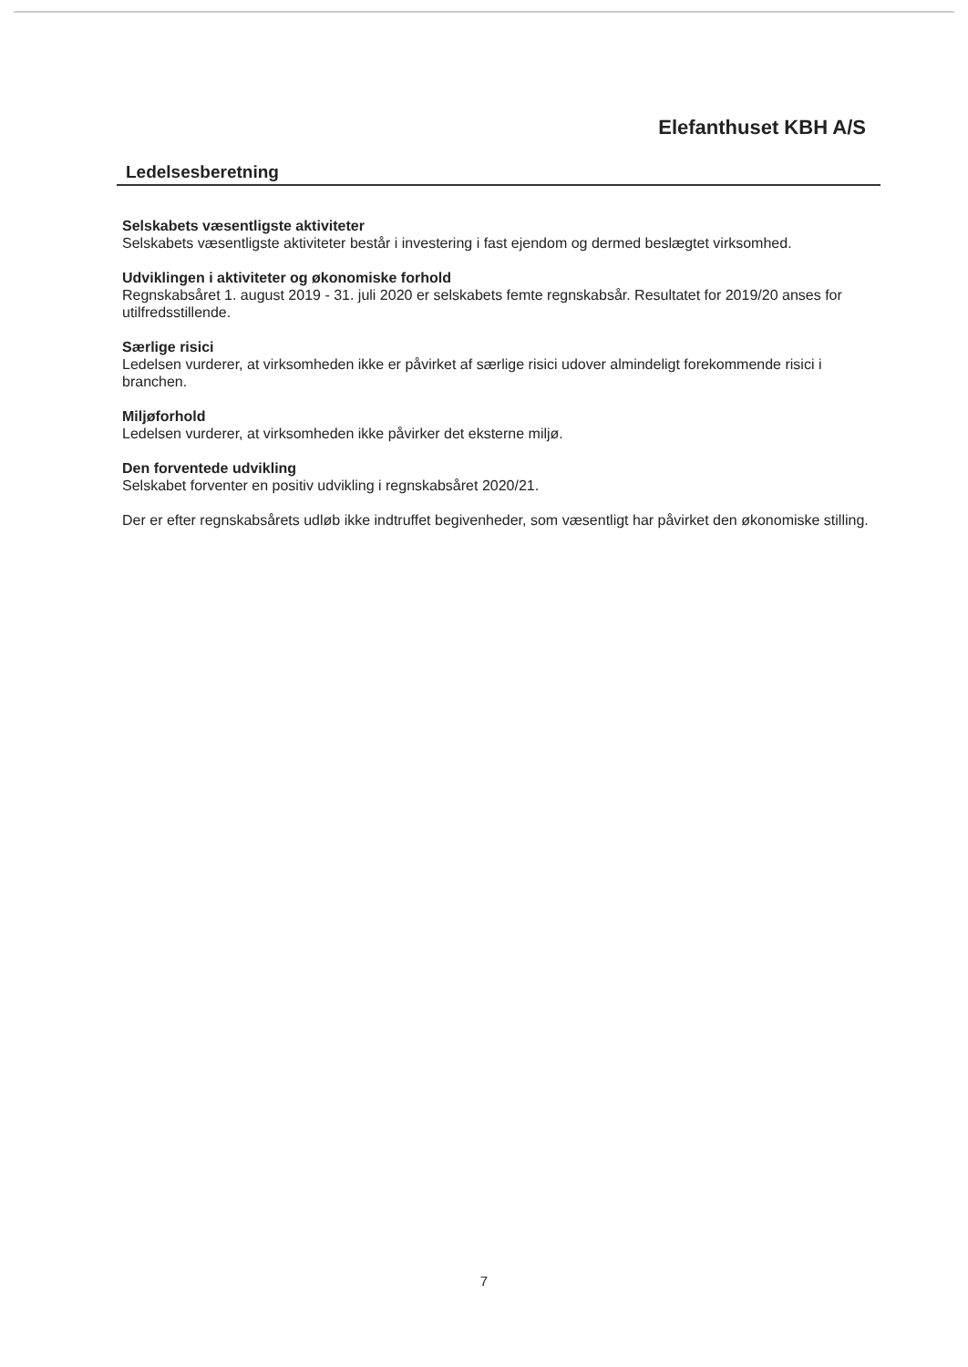Elefanthuset KBH A/S
Ledelsesberetning
Selskabets væsentligste aktiviteter
Selskabets væsentligste aktiviteter består i investering i fast ejendom og dermed beslægtet virksomhed.
Udviklingen i aktiviteter og økonomiske forhold
Regnskabsåret 1. august 2019 - 31. juli 2020 er selskabets femte regnskabsår. Resultatet for 2019/20 anses for utilfredsstillende.
Særlige risici
Ledelsen vurderer, at virksomheden ikke er påvirket af særlige risici udover almindeligt forekommende risici i branchen.
Miljøforhold
Ledelsen vurderer, at virksomheden ikke påvirker det eksterne miljø.
Den forventede udvikling
Selskabet forventer en positiv udvikling i regnskabsåret 2020/21.
Der er efter regnskabsårets udløb ikke indtruffet begivenheder, som væsentligt har påvirket den økonomiske stilling.
7